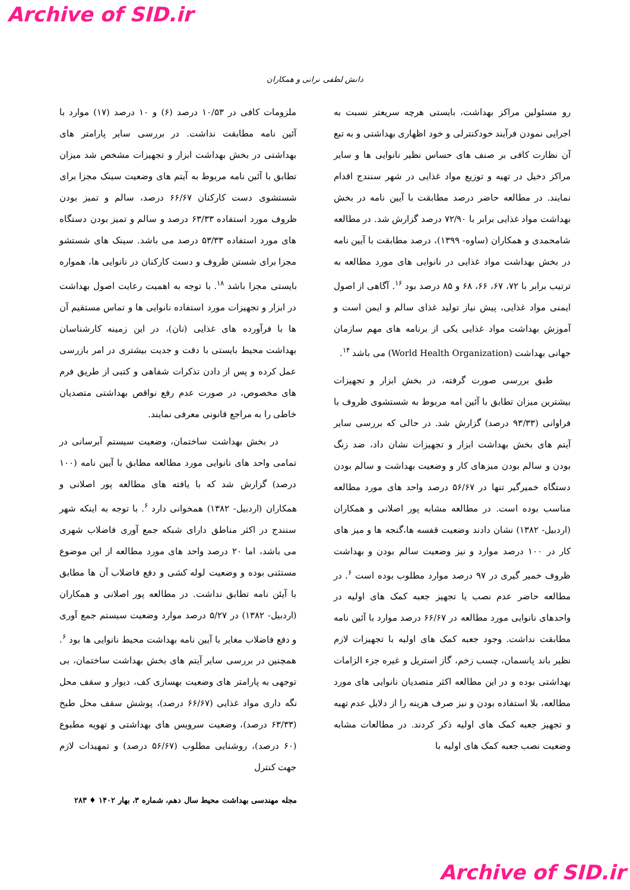Archive of SID.ir
دانش لطفی نرانی و همکاران
رو مسئولین مراکز بهداشت، بایستی هرچه سریعتر نسبت به اجرایی نمودن فرآیند خودکنترلی و خود اظهاری بهداشتی و به تبع آن نظارت کافی بر صنف های حساس نظیر نانوایی ها و سایر مراکز دخیل در تهیه و توزیع مواد غذایی در شهر سنندج اقدام نمایند. در مطالعه حاضر درصد مطابقت با آیین نامه در بخش بهداشت مواد غذایی برابر با ۷۲/۹۰ درصد گزارش شد. در مطالعه شامحمدی و همکاران (ساوه- ۱۳۹۹)، درصد مطابقت با آیین نامه در بخش بهداشت مواد غذایی در نانوایی های مورد مطالعه به ترتیب برابر با ۷۲، ۶۷، ۶۶، ۶۸ و ۸۵ درصد بود <sup>۱۶</sup>. آگاهی از اصول ایمنی مواد غذایی، پیش نیاز تولید غذای سالم و ایمن است و آموزش بهداشت مواد غذایی یکی از برنامه های مهم سازمان جهانی بهداشت (World Health Organization) می باشد <sup>۱۴</sup>.
طبق بررسی صورت گرفته، در بخش ابزار و تجهیزات بیشترین میزان تطابق با آئین امه مربوط به شستشوی ظروف با فراوانی (۹۳/۳۳ درصد) گزارش شد. در حالی که بررسی سایر آیتم های بخش بهداشت ابزار و تجهیزات نشان داد، ضد زنگ بودن و سالم بودن میزهای کار و وضعیت بهداشت و سالم بودن دستگاه خمیرگیر تنها در ۵۶/۶۷ درصد واحد های مورد مطالعه مناسب بوده است. در مطالعه مشابه پور اصلانی و همکاران (اردبیل- ۱۳۸۲) نشان دادند وضعیت قفسه ها،گنجه ها و میز های کار در ۱۰۰ درصد موارد و نیز وضعیت سالم بودن و بهداشت ظروف خمیر گیری در ۹۷ درصد موارد مطلوب بوده است <sup>۶</sup>. در مطالعه حاضر عدم نصب یا تجهیز جعبه کمک های اولیه در واحدهای نانوایی مورد مطالعه در ۶۶/۶۷ درصد موارد با آئین نامه مطابقت نداشت. وجود جعبه کمک های اولیه با تجهیزات لازم نظیر باند پانسمان، چسب زخم، گاز استریل و غیره جزء الزامات بهداشتی بوده و در این مطالعه اکثر متصدیان نانوایی های مورد مطالعه، بلا استفاده بودن و نیز صرف هزینه را از دلایل عدم تهیه و تجهیز جعبه کمک های اولیه ذکر کردند. در مطالعات مشابه وضعیت نصب جعبه کمک های اولیه با
ملزومات کافی در ۱۰/۵۳ درصد (۶) و ۱۰ درصد (۱۷) موارد با آئین نامه مطابقت نداشت. در بررسی سایر پارامتر های بهداشتی در بخش بهداشت ابزار و تجهیزات مشخص شد میزان تطابق با آئین نامه مربوط به آیتم های وضعیت سینک مجزا برای شستشوی دست کارکنان ۶۶/۶۷ درصد، سالم و تمیز بودن ظروف مورد استفاده ۶۳/۳۳ درصد و سالم و تمیز بودن دستگاه های مورد استفاده ۵۳/۳۳ درصد می باشد. سینک های شستشو مجزا برای شستن ظروف و دست کارکنان در نانوایی ها، همواره بایستی مجزا باشد <sup>۱۸</sup>. با توجه به اهمیت رعایت اصول بهداشت در ابزار و تجهیزات مورد استفاده نانوایی ها و تماس مستقیم آن ها با فرآورده های غذایی (نان)، در این زمینه کارشناسان بهداشت محیط بایستی با دقت و جدیت بیشتری در امر بازرسی عمل کرده و پس از دادن تذکرات شفاهی و کتبی از طریق فرم های مخصوص، در صورت عدم رفع نواقص بهداشتی متصدیان خاطی را به مراجع قانونی معرفی نمایند.
در بخش بهداشت ساختمان، وضعیت سیستم آبرسانی در تمامی واحد های نانوایی مورد مطالعه مطابق با آیین نامه (۱۰۰ درصد) گزارش شد که با یافته های مطالعه پور اصلانی و همکاران (اردبیل- ۱۳۸۲) همخوانی دارد <sup>۶</sup>. با توجه به اینکه شهر سنندج در اکثر مناطق دارای شبکه جمع آوری فاضلاب شهری می باشد، اما ۲۰ درصد واحد های مورد مطالعه از این موضوع مستثنی بوده و وضعیت لوله کشی و دفع فاضلاب آن ها مطابق با آیئن نامه تطابق نداشت. در مطالعه پور اصلانی و همکاران (اردبیل- ۱۳۸۲) در ۵/۲۷ درصد موارد وضعیت سیستم جمع آوری و دفع فاضلاب مغایر با آیین نامه بهداشت محیط نانوایی ها بود <sup>۶</sup>. همچنین در بررسی سایر آیتم های بخش بهداشت ساختمان، بی توجهی به پارامتر های وضعیت بهسازی کف، دیوار و سقف محل نگه داری مواد غذایی (۶۶/۶۷ درصد)، پوشش سقف محل طبخ (۶۳/۳۳ درصد)، وضعیت سرویس های بهداشتی و تهویه مطبوع (۶۰ درصد)، روشنایی مطلوب (۵۶/۶۷ درصد) و تمهیدات لازم جهت کنترل
مجله مهندسی بهداشت محیط سال دهم، شماره ۳، بهار ۱۴۰۲ ♦ ۲۸۳
Archive of SID.ir